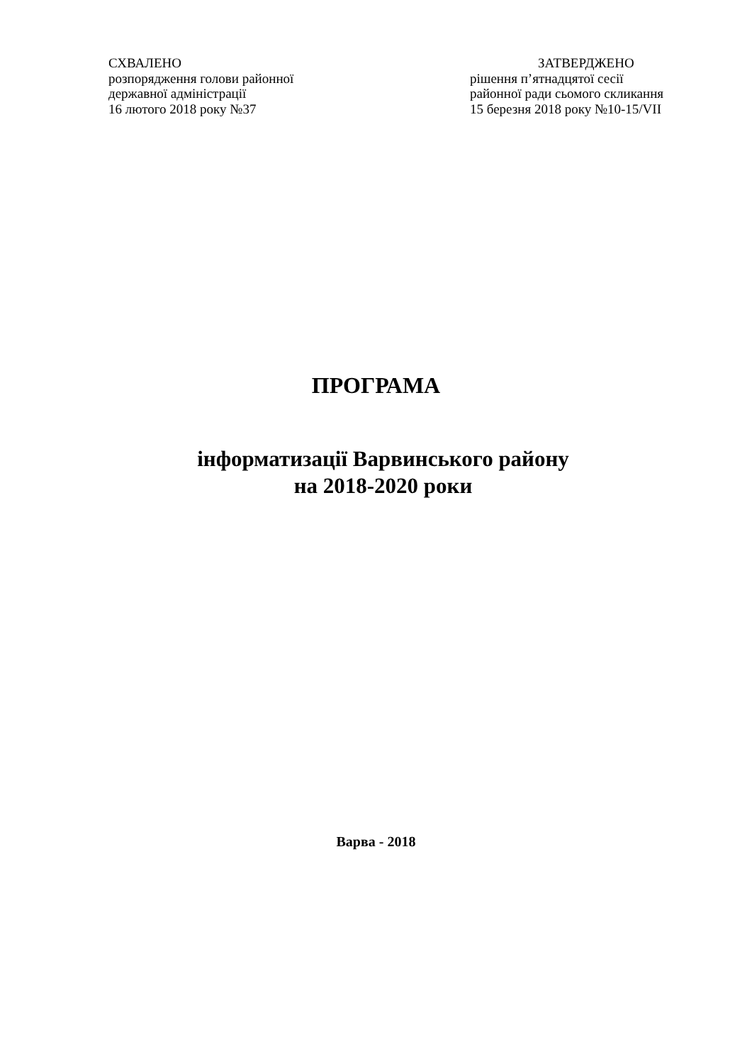СХВАЛЕНО
розпорядження голови районної
державної адміністрації
16 лютого 2018 року №37
ЗАТВЕРДЖЕНО
рішення п’ятнадцятої сесії
районної ради сьомого скликання
15 березня 2018 року №10-15/VII
ПРОГРАМА
інформатизації Варвинського району
на 2018-2020 роки
Варва - 2018